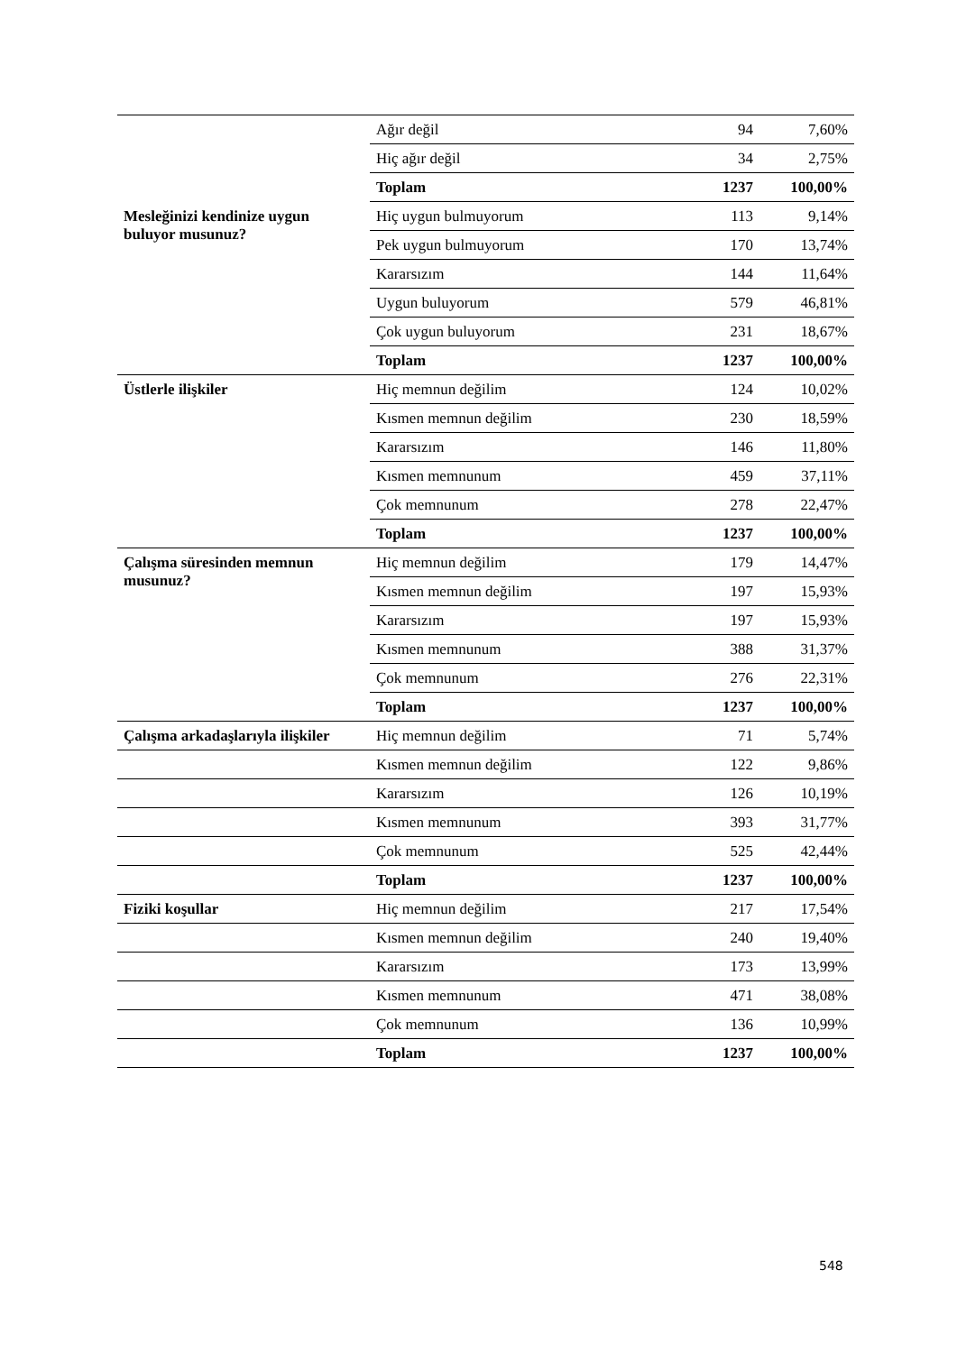| | Ağır değil | 94 | 7,60% |
| | Hiç ağır değil | 34 | 2,75% |
| | Toplam | 1237 | 100,00% |
| Mesleğinizi kendinize uygun buluyor musunuz? | Hiç uygun bulmuyorum | 113 | 9,14% |
| | Pek uygun bulmuyorum | 170 | 13,74% |
| | Kararsızım | 144 | 11,64% |
| | Uygun buluyorum | 579 | 46,81% |
| | Çok uygun buluyorum | 231 | 18,67% |
| | Toplam | 1237 | 100,00% |
| Üstlerle ilişkiler | Hiç memnun değilim | 124 | 10,02% |
| | Kısmen memnun değilim | 230 | 18,59% |
| | Kararsızım | 146 | 11,80% |
| | Kısmen memnunum | 459 | 37,11% |
| | Çok memnunum | 278 | 22,47% |
| | Toplam | 1237 | 100,00% |
| Çalışma süresinden memnun musunuz? | Hiç memnun değilim | 179 | 14,47% |
| | Kısmen memnun değilim | 197 | 15,93% |
| | Kararsızım | 197 | 15,93% |
| | Kısmen memnunum | 388 | 31,37% |
| | Çok memnunum | 276 | 22,31% |
| | Toplam | 1237 | 100,00% |
| Çalışma arkadaşlarıyla ilişkiler | Hiç memnun değilim | 71 | 5,74% |
| | Kısmen memnun değilim | 122 | 9,86% |
| | Kararsızım | 126 | 10,19% |
| | Kısmen memnunum | 393 | 31,77% |
| | Çok memnunum | 525 | 42,44% |
| | Toplam | 1237 | 100,00% |
| Fiziki koşullar | Hiç memnun değilim | 217 | 17,54% |
| | Kısmen memnun değilim | 240 | 19,40% |
| | Kararsızım | 173 | 13,99% |
| | Kısmen memnunum | 471 | 38,08% |
| | Çok memnunum | 136 | 10,99% |
| | Toplam | 1237 | 100,00% |
548